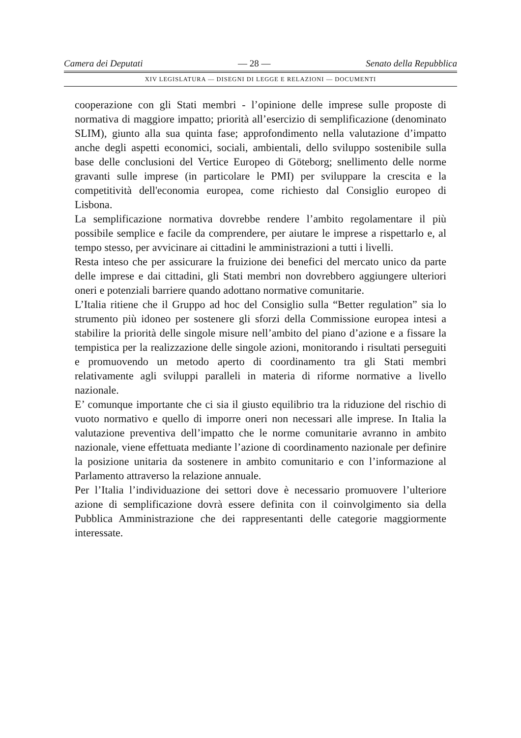Camera dei Deputati — 28 — Senato della Repubblica
XIV LEGISLATURA — DISEGNI DI LEGGE E RELAZIONI — DOCUMENTI
cooperazione con gli Stati membri - l’opinione delle imprese sulle proposte di normativa di maggiore impatto; priorità all’esercizio di semplificazione (denominato SLIM), giunto alla sua quinta fase; approfondimento nella valutazione d’impatto anche degli aspetti economici, sociali, ambientali, dello sviluppo sostenibile sulla base delle conclusioni del Vertice Europeo di Göteborg; snellimento delle norme gravanti sulle imprese (in particolare le PMI) per sviluppare la crescita e la competitività dell'economia europea, come richiesto dal Consiglio europeo di Lisbona.
La semplificazione normativa dovrebbe rendere l’ambito regolamentare il più possibile semplice e facile da comprendere, per aiutare le imprese a rispettarlo e, al tempo stesso, per avvicinare ai cittadini le amministrazioni a tutti i livelli.
Resta inteso che per assicurare la fruizione dei benefici del mercato unico da parte delle imprese e dai cittadini, gli Stati membri non dovrebbero aggiungere ulteriori oneri e potenziali barriere quando adottano normative comunitarie.
L’Italia ritiene che il Gruppo ad hoc del Consiglio sulla “Better regulation” sia lo strumento più idoneo per sostenere gli sforzi della Commissione europea intesi a stabilire la priorità delle singole misure nell’ambito del piano d’azione e a fissare la tempistica per la realizzazione delle singole azioni, monitorando i risultati perseguiti e promuovendo un metodo aperto di coordinamento tra gli Stati membri relativamente agli sviluppi paralleli in materia di riforme normative a livello nazionale.
E’ comunque importante che ci sia il giusto equilibrio tra la riduzione del rischio di vuoto normativo e quello di imporre oneri non necessari alle imprese. In Italia la valutazione preventiva dell’impatto che le norme comunitarie avranno in ambito nazionale, viene effettuata mediante l’azione di coordinamento nazionale per definire la posizione unitaria da sostenere in ambito comunitario e con l’informazione al Parlamento attraverso la relazione annuale.
Per l’Italia l’individuazione dei settori dove è necessario promuovere l’ulteriore azione di semplificazione dovrà essere definita con il coinvolgimento sia della Pubblica Amministrazione che dei rappresentanti delle categorie maggiormente interessate.